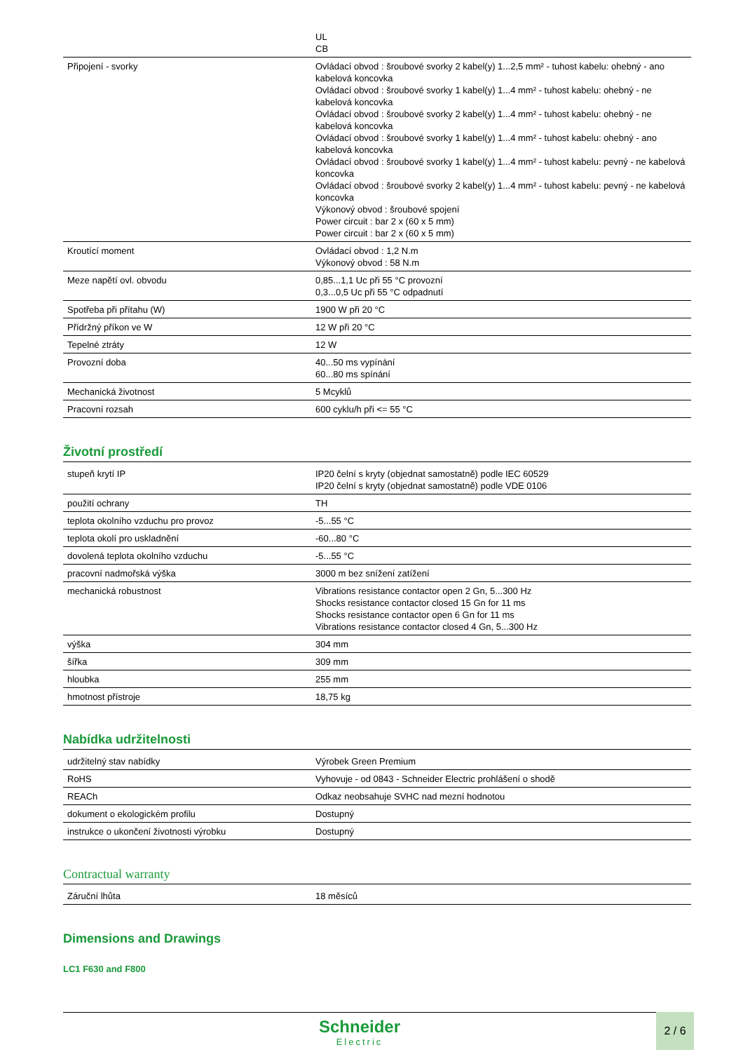| | UL CB |
| Připojení - svorky | Ovládací obvod : šroubové svorky 2 kabel(y) 1...2,5 mm² - tuhost kabelu: ohebný - ano kabelová koncovka Ovládací obvod : šroubové svorky 1 kabel(y) 1...4 mm² - tuhost kabelu: ohebný - ne kabelová koncovka Ovládací obvod : šroubové svorky 2 kabel(y) 1...4 mm² - tuhost kabelu: ohebný - ne kabelová koncovka Ovládací obvod : šroubové svorky 1 kabel(y) 1...4 mm² - tuhost kabelu: ohebný - ano kabelová koncovka Ovládací obvod : šroubové svorky 1 kabel(y) 1...4 mm² - tuhost kabelu: pevný - ne kabelová koncovka Ovládací obvod : šroubové svorky 2 kabel(y) 1...4 mm² - tuhost kabelu: pevný - ne kabelová koncovka Výkonový obvod : šroubové spojení Power circuit : bar 2 x (60 x 5 mm) Power circuit : bar 2 x (60 x 5 mm) |
| Kroutící moment | Ovládací obvod : 1,2 N.m Výkonový obvod : 58 N.m |
| Meze napětí ovl. obvodu | 0,85...1,1 Uc při 55 °C provozní 0,3...0,5 Uc při 55 °C odpadnutí |
| Spotřeba při přítahu (W) | 1900 W při 20 °C |
| Přídržný příkon ve W | 12 W při 20 °C |
| Tepelné ztráty | 12 W |
| Provozní doba | 40...50 ms vypínání 60...80 ms spínání |
| Mechanická životnost | 5 Mcyklů |
| Pracovní rozsah | 600 cyklu/h při <= 55 °C |
Životní prostředí
| stupeň krytí IP | IP20 čelní s kryty (objednat samostatně) podle IEC 60529 IP20 čelní s kryty (objednat samostatně) podle VDE 0106 |
| použití ochrany | TH |
| teplota okolního vzduchu pro provoz | -5...55 °C |
| teplota okolí pro uskladnění | -60...80 °C |
| dovolená teplota okolního vzduchu | -5...55 °C |
| pracovní nadmořská výška | 3000 m bez snížení zatížení |
| mechanická robustnost | Vibrations resistance contactor open 2 Gn, 5...300 Hz Shocks resistance contactor closed 15 Gn for 11 ms Shocks resistance contactor open 6 Gn for 11 ms Vibrations resistance contactor closed 4 Gn, 5...300 Hz |
| výška | 304 mm |
| šířka | 309 mm |
| hloubka | 255 mm |
| hmotnost přístroje | 18,75 kg |
Nabídka udržitelnosti
| udržitelný stav nabídky | Výrobek Green Premium |
| RoHS | Vyhovuje - od 0843 - Schneider Electric prohlášení o shodě |
| REACh | Odkaz neobsahuje SVHC nad mezní hodnotou |
| dokument o ekologickém profilu | Dostupný |
| instrukce o ukončení životnosti výrobku | Dostupný |
Contractual warranty
| Záruční lhůta | 18 měsíců |
Dimensions and Drawings
LC1 F630 and F800
Schneider
Electric
2 / 6